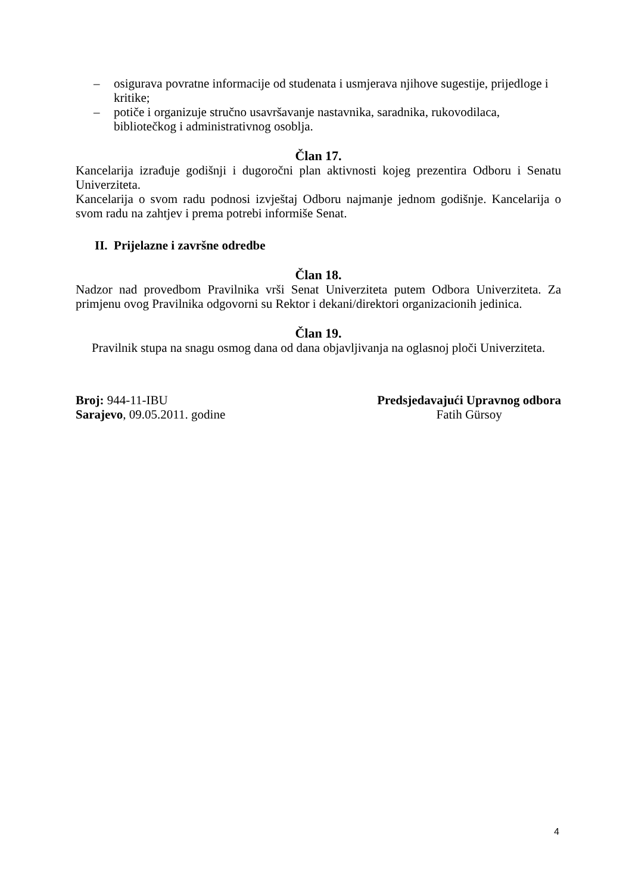– osigurava povratne informacije od studenata i usmjerava njihove sugestije, prijedloge i kritike;
– potiče i organizuje stručno usavršavanje nastavnika, saradnika, rukovodilaca, bibliotečkog i administrativnog osoblja.
Član 17.
Kancelarija izrađuje godišnji i dugoročni plan aktivnosti kojeg prezentira Odboru i Senatu Univerziteta.
Kancelarija o svom radu podnosi izvještaj Odboru najmanje jednom godišnje. Kancelarija o svom radu na zahtjev i prema potrebi informiše Senat.
II. Prijelazne i završne odredbe
Član 18.
Nadzor nad provedbom Pravilnika vrši Senat Univerziteta putem Odbora Univerziteta. Za primjenu ovog Pravilnika odgovorni su Rektor i dekani/direktori organizacionih jedinica.
Član 19.
Pravilnik stupa na snagu osmog dana od dana objavljivanja na oglasnoj ploči Univerziteta.
Broj: 944-11-IBU
Sarajevo, 09.05.2011. godine
Predsjedavajući Upravnog odbora
Fatih Gürsoy
4